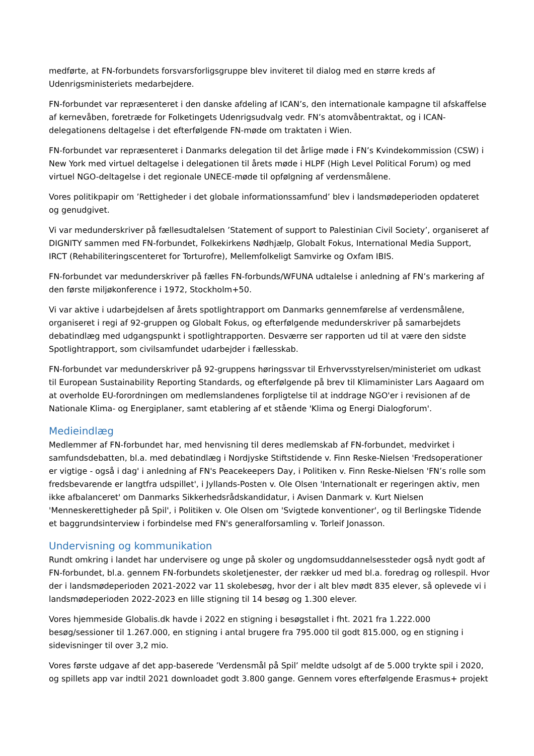medførte, at FN-forbundets forsvarsforligsgruppe blev inviteret til dialog med en større kreds af Udenrigsministeriets medarbejdere.
FN-forbundet var repræsenteret i den danske afdeling af ICAN’s, den internationale kampagne til afskaffelse af kernevåben, foretræde for Folketingets Udenrigsudvalg vedr. FN’s atomvåbentraktat, og i ICAN-delegationens deltagelse i det efterfølgende FN-møde om traktaten i Wien.
FN-forbundet var repræsenteret i Danmarks delegation til det årlige møde i FN’s Kvindekommission (CSW) i New York med virtuel deltagelse i delegationen til årets møde i HLPF (High Level Political Forum) og med virtuel NGO-deltagelse i det regionale UNECE-møde til opfølgning af verdensmålene.
Vores politikpapir om ’Rettigheder i det globale informationssamfund’ blev i landsmødeperioden opdateret og genudgivet.
Vi var medunderskriver på fællesudtalelsen ’Statement of support to Palestinian Civil Society’, organiseret af DIGNITY sammen med FN-forbundet, Folkekirkens Nødhjælp, Globalt Fokus, International Media Support, IRCT (Rehabiliteringscenteret for Torturofre), Mellemfolkeligt Samvirke og Oxfam IBIS.
FN-forbundet var medunderskriver på fælles FN-forbunds/WFUNA udtalelse i anledning af FN’s markering af den første miljøkonference i 1972, Stockholm+50.
Vi var aktive i udarbejdelsen af årets spotlightrapport om Danmarks gennemførelse af verdensmålene, organiseret i regi af 92-gruppen og Globalt Fokus, og efterfølgende medunderskriver på samarbejdets debatindlæg med udgangspunkt i spotlightrapporten. Desværre ser rapporten ud til at være den sidste Spotlightrapport, som civilsamfundet udarbejder i fællesskab.
FN-forbundet var medunderskriver på 92-gruppens høringssvar til Erhvervsstyrelsen/ministeriet om udkast til European Sustainability Reporting Standards, og efterfølgende på brev til Klimaminister Lars Aagaard om at overholde EU-forordningen om medlemslandenes forpligtelse til at inddrage NGO'er i revisionen af de Nationale Klima- og Energiplaner, samt etablering af et stående 'Klima og Energi Dialogforum'.
Medieindlæg
Medlemmer af FN-forbundet har, med henvisning til deres medlemskab af FN-forbundet, medvirket i samfundsdebatten, bl.a. med debatindlæg i Nordjyske Stiftstidende v. Finn Reske-Nielsen 'Fredsoperationer er vigtige - også i dag' i anledning af FN's Peacekeepers Day, i Politiken v. Finn Reske-Nielsen 'FN’s rolle som fredsbevarende er langtfra udspillet', i Jyllands-Posten v. Ole Olsen 'Internationalt er regeringen aktiv, men ikke afbalanceret' om Danmarks Sikkerhedsrådskandidatur, i Avisen Danmark v. Kurt Nielsen 'Menneskerettigheder på Spil', i Politiken v. Ole Olsen om 'Svigtede konventioner', og til Berlingske Tidende et baggrundsinterview i forbindelse med FN's generalforsamling v. Torleif Jonasson.
Undervisning og kommunikation
Rundt omkring i landet har undervisere og unge på skoler og ungdomsuddannelsessteder også nydt godt af FN-forbundet, bl.a. gennem FN-forbundets skoletjenester, der rækker ud med bl.a. foredrag og rollespil. Hvor der i landsmødeperioden 2021-2022 var 11 skolebesøg, hvor der i alt blev mødt 835 elever, så oplevede vi i landsmødeperioden 2022-2023 en lille stigning til 14 besøg og 1.300 elever.
Vores hjemmeside Globalis.dk havde i 2022 en stigning i besøgstallet i fht. 2021 fra 1.222.000 besøg/sessioner til 1.267.000, en stigning i antal brugere fra 795.000 til godt 815.000, og en stigning i sidevisninger til over 3,2 mio.
Vores første udgave af det app-baserede ’Verdensmål på Spil’ meldte udsolgt af de 5.000 trykte spil i 2020, og spillets app var indtil 2021 downloadet godt 3.800 gange. Gennem vores efterfølgende Erasmus+ projekt